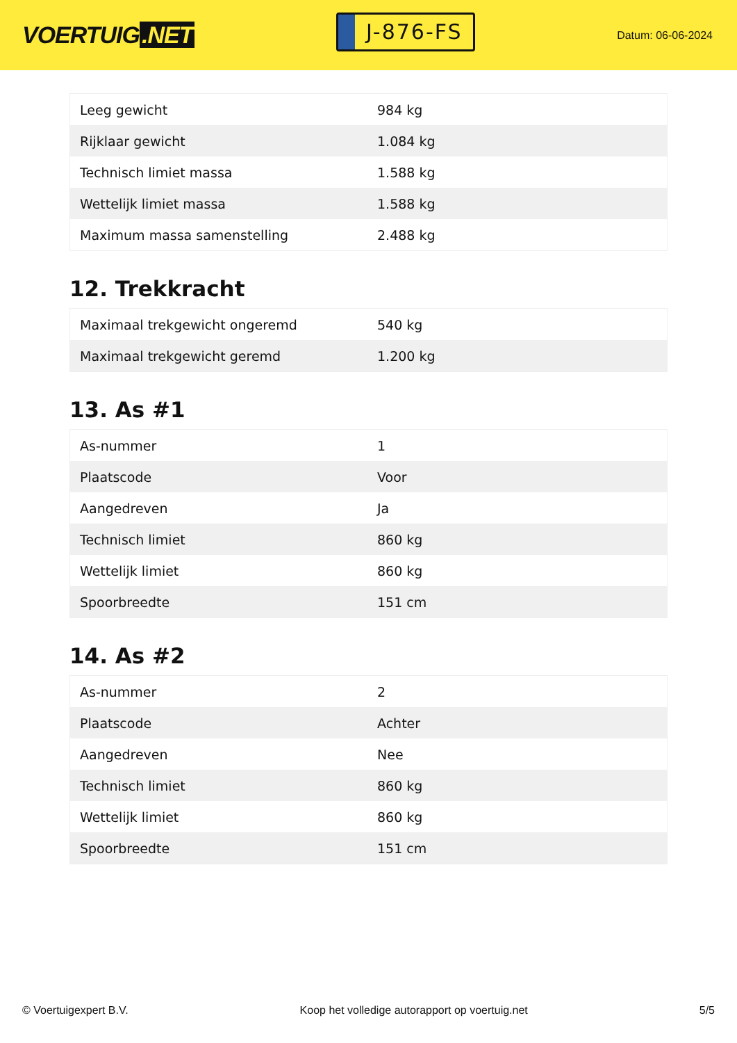VOERTUIG.NET
J-876-FS
Datum: 06-06-2024
| Leeg gewicht | 984 kg |
| Rijklaar gewicht | 1.084 kg |
| Technisch limiet massa | 1.588 kg |
| Wettelijk limiet massa | 1.588 kg |
| Maximum massa samenstelling | 2.488 kg |
12. Trekkracht
| Maximaal trekgewicht ongeremd | 540 kg |
| Maximaal trekgewicht geremd | 1.200 kg |
13. As #1
| As-nummer | 1 |
| Plaatscode | Voor |
| Aangedreven | Ja |
| Technisch limiet | 860 kg |
| Wettelijk limiet | 860 kg |
| Spoorbreedte | 151 cm |
14. As #2
| As-nummer | 2 |
| Plaatscode | Achter |
| Aangedreven | Nee |
| Technisch limiet | 860 kg |
| Wettelijk limiet | 860 kg |
| Spoorbreedte | 151 cm |
© Voertuigexpert B.V. Koop het volledige autorapport op voertuig.net 5/5